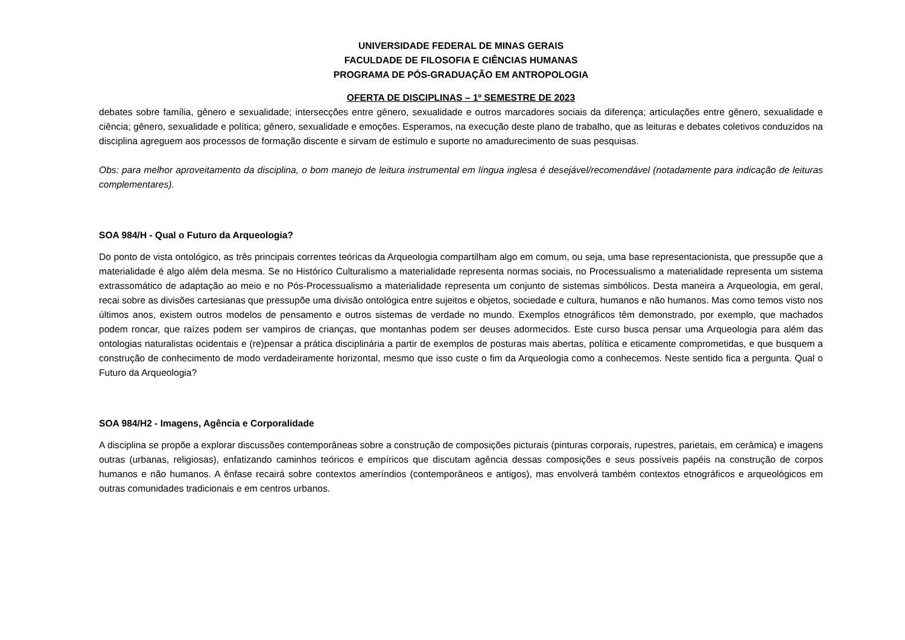UNIVERSIDADE FEDERAL DE MINAS GERAIS
FACULDADE DE FILOSOFIA E CIÊNCIAS HUMANAS
PROGRAMA DE PÓS-GRADUAÇÃO EM ANTROPOLOGIA
OFERTA DE DISCIPLINAS – 1º SEMESTRE DE 2023
debates sobre família, gênero e sexualidade; intersecções entre gênero, sexualidade e outros marcadores sociais da diferença; articulações entre gênero, sexualidade e ciência; gênero, sexualidade e política; gênero, sexualidade e emoções. Esperamos, na execução deste plano de trabalho, que as leituras e debates coletivos conduzidos na disciplina agreguem aos processos de formação discente e sirvam de estímulo e suporte no amadurecimento de suas pesquisas.
Obs: para melhor aproveitamento da disciplina, o bom manejo de leitura instrumental em língua inglesa é desejável/recomendável (notadamente para indicação de leituras complementares).
SOA 984/H - Qual o Futuro da Arqueologia?
Do ponto de vista ontológico, as três principais correntes teóricas da Arqueologia compartilham algo em comum, ou seja, uma base representacionista, que pressupõe que a materialidade é algo além dela mesma. Se no Histórico Culturalismo a materialidade representa normas sociais, no Processualismo a materialidade representa um sistema extrassomático de adaptação ao meio e no Pós-Processualismo a materialidade representa um conjunto de sistemas simbólicos. Desta maneira a Arqueologia, em geral, recai sobre as divisões cartesianas que pressupõe uma divisão ontológica entre sujeitos e objetos, sociedade e cultura, humanos e não humanos. Mas como temos visto nos últimos anos, existem outros modelos de pensamento e outros sistemas de verdade no mundo. Exemplos etnográficos têm demonstrado, por exemplo, que machados podem roncar, que raízes podem ser vampiros de crianças, que montanhas podem ser deuses adormecidos. Este curso busca pensar uma Arqueologia para além das ontologias naturalistas ocidentais e (re)pensar a prática disciplinária a partir de exemplos de posturas mais abertas, política e eticamente comprometidas, e que busquem a construção de conhecimento de modo verdadeiramente horizontal, mesmo que isso custe o fim da Arqueologia como a conhecemos. Neste sentido fica a pergunta. Qual o Futuro da Arqueologia?
SOA 984/H2 - Imagens, Agência e Corporalidade
A disciplina se propõe a explorar discussões contemporâneas sobre a construção de composições picturais (pinturas corporais, rupestres, parietais, em cerâmica) e imagens outras (urbanas, religiosas), enfatizando caminhos teóricos e empíricos que discutam agência dessas composições e seus possíveis papéis na construção de corpos humanos e não humanos. A ênfase recairá sobre contextos ameríndios (contemporâneos e antigos), mas envolverá também contextos etnográficos e arqueológicos em outras comunidades tradicionais e em centros urbanos.